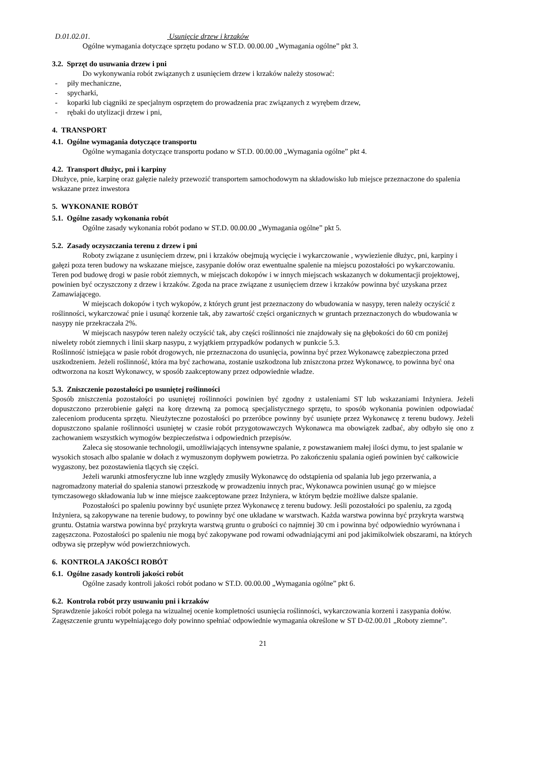D.01.02.01. Usunięcie drzew i krzaków
Ogólne wymagania dotyczące sprzętu podano w ST.D. 00.00.00 „Wymagania ogólne” pkt 3.
3.2. Sprzęt do usuwania drzew i pni
Do wykonywania robót związanych z usunięciem drzew i krzaków należy stosować:
- piły mechaniczne,
- spycharki,
- koparki lub ciągniki ze specjalnym osprzętem do prowadzenia prac związanych z wyrębem drzew,
- rębaki do utylizacji drzew i pni,
4. TRANSPORT
4.1. Ogólne wymagania dotyczące transportu
Ogólne wymagania dotyczące transportu podano w ST.D. 00.00.00 „Wymagania ogólne” pkt 4.
4.2. Transport dłużyc, pni i karpiny
Dłużyce, pnie, karpinę oraz gałęzie należy przewozić transportem samochodowym na składowisko lub miejsce przeznaczone do spalenia wskazane przez inwestora
5. WYKONANIE ROBÓT
5.1. Ogólne zasady wykonania robót
Ogólne zasady wykonania robót podano w ST.D. 00.00.00 „Wymagania ogólne” pkt 5.
5.2. Zasady oczyszczania terenu z drzew i pni
Roboty związane z usunięciem drzew, pni i krzaków obejmują wycięcie i wykarczowanie , wywiezienie dłużyc, pni, karpiny i gałęzi poza teren budowy na wskazane miejsce, zasypanie dołów oraz ewentualne spalenie na miejscu pozostałości po wykarczowaniu.
Teren pod budowę drogi w pasie robót ziemnych, w miejscach dokopów i w innych miejscach wskazanych w dokumentacji projektowej, powinien być oczyszczony z drzew i krzaków. Zgoda na prace związane z usunięciem drzew i krzaków powinna być uzyskana przez Zamawiającego.
W miejscach dokopów i tych wykopów, z których grunt jest przeznaczony do wbudowania w nasypy, teren należy oczyścić z roślinności, wykarczować pnie i usunąć korzenie tak, aby zawartość części organicznych w gruntach przeznaczonych do wbudowania w nasypy nie przekraczała 2%.
W miejscach nasypów teren należy oczyścić tak, aby części roślinności nie znajdowały się na głębokości do 60 cm poniżej niwelety robót ziemnych i linii skarp nasypu, z wyjątkiem przypadków podanych w punkcie 5.3.
Roślinność istniejąca w pasie robót drogowych, nie przeznaczona do usunięcia, powinna być przez Wykonawcę zabezpieczona przed uszkodzeniem. Jeżeli roślinność, która ma być zachowana, zostanie uszkodzona lub zniszczona przez Wykonawcę, to powinna być ona odtworzona na koszt Wykonawcy, w sposób zaakceptowany przez odpowiednie władze.
5.3. Zniszczenie pozostałości po usuniętej roślinności
Sposób zniszczenia pozostałości po usuniętej roślinności powinien być zgodny z ustaleniami ST lub wskazaniami Inżyniera. Jeżeli dopuszczono przerobienie gałęzi na korę drzewną za pomocą specjalistycznego sprzętu, to sposób wykonania powinien odpowiadać zaleceniom producenta sprzętu. Nieużyteczne pozostałości po przeróbce powinny być usunięte przez Wykonawcę z terenu budowy. Jeżeli dopuszczono spalanie roślinności usuniętej w czasie robót przygotowawczych Wykonawca ma obowiązek zadbać, aby odbyło się ono z zachowaniem wszystkich wymogów bezpieczeństwa i odpowiednich przepisów.
Zaleca się stosowanie technologii, umożliwiających intensywne spalanie, z powstawaniem małej ilości dymu, to jest spalanie w wysokich stosach albo spalanie w dołach z wymuszonym dopływem powietrza. Po zakończeniu spalania ogień powinien być całkowicie wygaszony, bez pozostawienia tlących się części.
Jeżeli warunki atmosferyczne lub inne względy zmusiły Wykonawcę do odstąpienia od spalania lub jego przerwania, a nagromadzony materiał do spalenia stanowi przeszkodę w prowadzeniu innych prac, Wykonawca powinien usunąć go w miejsce tymczasowego składowania lub w inne miejsce zaakceptowane przez Inżyniera, w którym będzie możliwe dalsze spalanie.
Pozostałości po spaleniu powinny być usunięte przez Wykonawcę z terenu budowy. Jeśli pozostałości po spaleniu, za zgodą Inżyniera, są zakopywane na terenie budowy, to powinny być one układane w warstwach. Każda warstwa powinna być przykryta warstwą gruntu. Ostatnia warstwa powinna być przykryta warstwą gruntu o grubości co najmniej 30 cm i powinna być odpowiednio wyrównana i zagęszczona. Pozostałości po spaleniu nie mogą być zakopywane pod rowami odwadniającymi ani pod jakimikolwiek obszarami, na których odbywa się przepływ wód powierzchniowych.
6. KONTROLA JAKOŚCI ROBÓT
6.1. Ogólne zasady kontroli jakości robót
Ogólne zasady kontroli jakości robót podano w ST.D. 00.00.00 „Wymagania ogólne” pkt 6.
6.2. Kontrola robót przy usuwaniu pni i krzaków
Sprawdzenie jakości robót polega na wizualnej ocenie kompletności usunięcia roślinności, wykarczowania korzeni i zasypania dołów. Zagęszczenie gruntu wypełniającego doły powinno spełniać odpowiednie wymagania określone w ST D-02.00.01 „Roboty ziemne”.
21